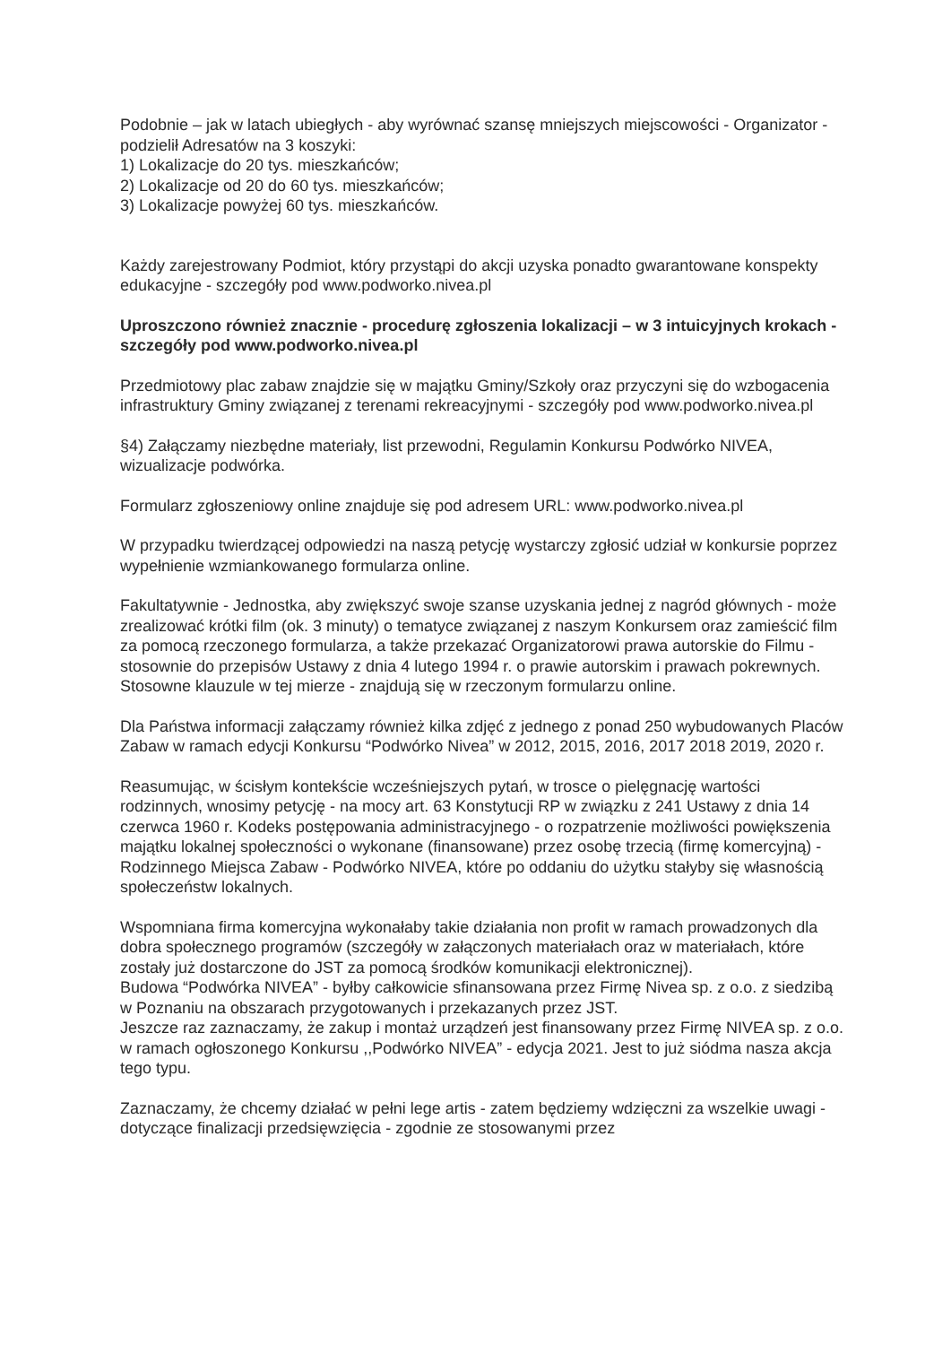Podobnie – jak w latach ubiegłych - aby wyrównać szansę mniejszych miejscowości - Organizator - podzielił Adresatów na 3 koszyki:
1) Lokalizacje do 20 tys. mieszkańców;
2) Lokalizacje od 20 do 60 tys. mieszkańców;
3) Lokalizacje powyżej 60 tys. mieszkańców.
Każdy zarejestrowany Podmiot, który przystąpi do akcji uzyska ponadto gwarantowane konspekty edukacyjne - szczegóły pod www.podworko.nivea.pl
Uproszczono również znacznie - procedurę zgłoszenia lokalizacji – w 3 intuicyjnych krokach - szczegóły pod www.podworko.nivea.pl
Przedmiotowy plac zabaw znajdzie się w majątku Gminy/Szkoły oraz przyczyni się do wzbogacenia infrastruktury Gminy związanej z terenami rekreacyjnymi - szczegóły pod www.podworko.nivea.pl
§4) Załączamy niezbędne materiały, list przewodni, Regulamin Konkursu Podwórko NIVEA, wizualizacje podwórka.
Formularz zgłoszeniowy online znajduje się pod adresem URL: www.podworko.nivea.pl
W przypadku twierdzącej odpowiedzi na naszą petycję wystarczy zgłosić udział w konkursie poprzez wypełnienie wzmiankowanego formularza online.
Fakultatywnie - Jednostka, aby zwiększyć swoje szanse uzyskania jednej z nagród głównych - może zrealizować krótki film (ok. 3 minuty) o tematyce związanej z naszym Konkursem oraz zamieścić film za pomocą rzeczonego formularza, a także przekazać Organizatorowi prawa autorskie do Filmu - stosownie do przepisów Ustawy z dnia 4 lutego 1994 r. o prawie autorskim i prawach pokrewnych.
Stosowne klauzule w tej mierze - znajdują się w rzeczonym formularzu online.
Dla Państwa informacji załączamy również kilka zdjęć z jednego z ponad 250 wybudowanych Placów Zabaw w ramach edycji Konkursu “Podwórko Nivea” w 2012, 2015, 2016, 2017 2018 2019, 2020 r.
Reasumując, w ścisłym kontekście wcześniejszych pytań, w trosce o pielęgnację wartości rodzinnych, wnosimy petycję - na mocy art. 63 Konstytucji RP w związku z 241 Ustawy z dnia 14 czerwca 1960 r. Kodeks postępowania administracyjnego - o rozpatrzenie możliwości powiększenia majątku lokalnej społeczności o wykonane (finansowane) przez osobę trzecią (firmę komercyjną) - Rodzinnego Miejsca Zabaw - Podwórko NIVEA, które po oddaniu do użytku stałyby się własnością społeczeństw lokalnych.
Wspomniana firma komercyjna wykonałaby takie działania non profit w ramach prowadzonych dla dobra społecznego programów (szczegóły w załączonych materiałach oraz w materiałach, które zostały już dostarczone do JST za pomocą środków komunikacji elektronicznej).
Budowa “Podwórka NIVEA” - byłby całkowicie sfinansowana przez Firmę Nivea sp. z o.o. z siedzibą w Poznaniu na obszarach przygotowanych i przekazanych przez JST.
Jeszcze raz zaznaczamy, że zakup i montaż urządzeń jest finansowany przez Firmę NIVEA sp. z o.o. w ramach ogłoszonego Konkursu ,,Podwórko NIVEA” - edycja 2021. Jest to już siódma nasza akcja tego typu.
Zaznaczamy, że chcemy działać w pełni lege artis - zatem będziemy wdzięczni za wszelkie uwagi - dotyczące finalizacji przedsięwzięcia - zgodnie ze stosowanymi przez